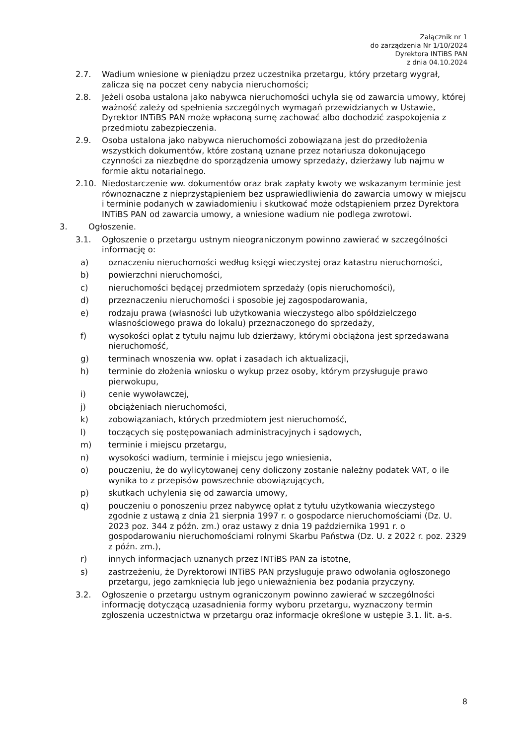Załącznik nr 1
do zarządzenia Nr 1/10/2024
Dyrektora INTiBS PAN
z dnia 04.10.2024
2.7. Wadium wniesione w pieniądzu przez uczestnika przetargu, który przetarg wygrał, zalicza się na poczet ceny nabycia nieruchomości;
2.8. Jeżeli osoba ustalona jako nabywca nieruchomości uchyla się od zawarcia umowy, której ważność zależy od spełnienia szczególnych wymagań przewidzianych w Ustawie, Dyrektor INTiBS PAN może wpłaconą sumę zachować albo dochodzić zaspokojenia z przedmiotu zabezpieczenia.
2.9. Osoba ustalona jako nabywca nieruchomości zobowiązana jest do przedłożenia wszystkich dokumentów, które zostaną uznane przez notariusza dokonującego czynności za niezbędne do sporządzenia umowy sprzedaży, dzierżawy lub najmu w formie aktu notarialnego.
2.10. Niedostarczenie ww. dokumentów oraz brak zapłaty kwoty we wskazanym terminie jest równoznaczne z nieprzystąpieniem bez usprawiedliwienia do zawarcia umowy w miejscu i terminie podanych w zawiadomieniu i skutkować może odstąpieniem przez Dyrektora INTiBS PAN od zawarcia umowy, a wniesione wadium nie podlega zwrotowi.
3. Ogłoszenie.
3.1. Ogłoszenie o przetargu ustnym nieograniczonym powinno zawierać w szczególności informację o:
a) oznaczeniu nieruchomości według księgi wieczystej oraz katastru nieruchomości,
b) powierzchni nieruchomości,
c) nieruchomości będącej przedmiotem sprzedaży (opis nieruchomości),
d) przeznaczeniu nieruchomości i sposobie jej zagospodarowania,
e) rodzaju prawa (własności lub użytkowania wieczystego albo spółdzielczego własnościowego prawa do lokalu) przeznaczonego do sprzedaży,
f) wysokości opłat z tytułu najmu lub dzierżawy, którymi obciążona jest sprzedawana nieruchomość,
g) terminach wnoszenia ww. opłat i zasadach ich aktualizacji,
h) terminie do złożenia wniosku o wykup przez osoby, którym przysługuje prawo pierwokupu,
i) cenie wywoławczej,
j) obciążeniach nieruchomości,
k) zobowiązaniach, których przedmiotem jest nieruchomość,
l) toczących się postępowaniach administracyjnych i sądowych,
m) terminie i miejscu przetargu,
n) wysokości wadium, terminie i miejscu jego wniesienia,
o) pouczeniu, że do wylicytowanej ceny doliczony zostanie należny podatek VAT, o ile wynika to z przepisów powszechnie obowiązujących,
p) skutkach uchylenia się od zawarcia umowy,
q) pouczeniu o ponoszeniu przez nabywcę opłat z tytułu użytkowania wieczystego zgodnie z ustawą z dnia 21 sierpnia 1997 r. o gospodarce nieruchomościami (Dz. U. 2023 poz. 344 z późn. zm.) oraz ustawy z dnia 19 października 1991 r. o gospodarowaniu nieruchomościami rolnymi Skarbu Państwa (Dz. U. z 2022 r. poz. 2329 z późn. zm.),
r) innych informacjach uznanych przez INTiBS PAN za istotne,
s) zastrzeżeniu, że Dyrektorowi INTiBS PAN przysługuje prawo odwołania ogłoszonego przetargu, jego zamknięcia lub jego unieważnienia bez podania przyczyny.
3.2. Ogłoszenie o przetargu ustnym ograniczonym powinno zawierać w szczególności informację dotyczącą uzasadnienia formy wyboru przetargu, wyznaczony termin zgłoszenia uczestnictwa w przetargu oraz informacje określone w ustępie 3.1. lit. a-s.
8